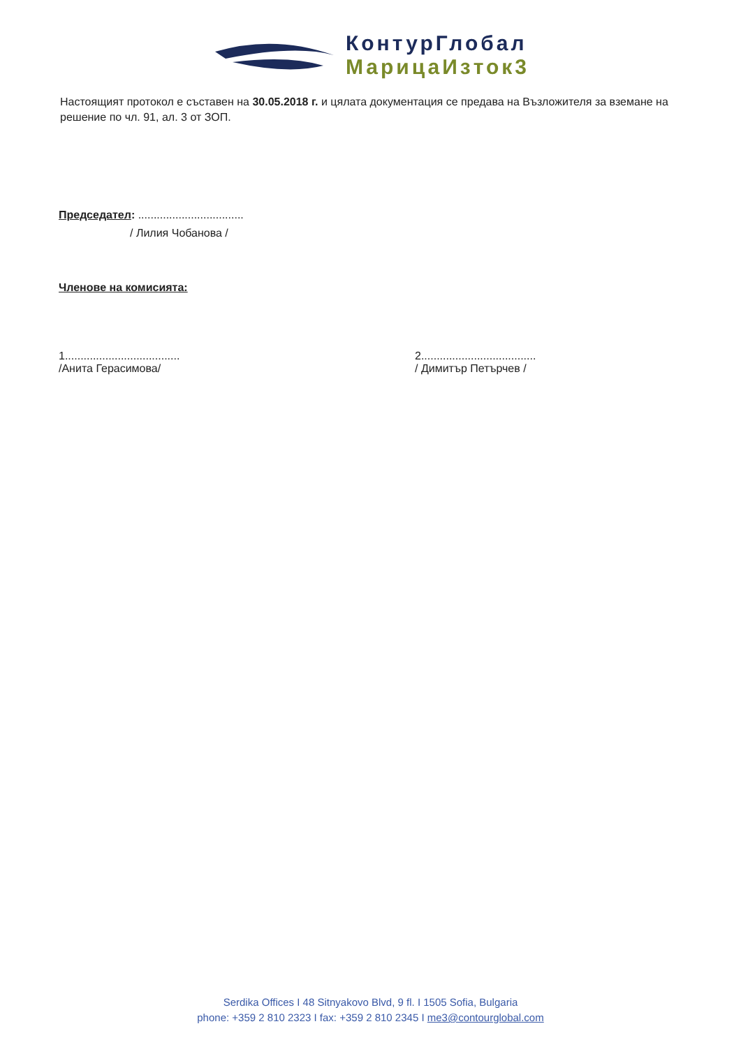КонтурГлобал
МарицаИзток3
Настоящият протокол е съставен на 30.05.2018 г. и цялата документация се предава на Възложителя за вземане на решение по чл. 91, ал. 3 от ЗОП.
Председател: ..................................
/ Лилия Чобанова /
Членове на комисията:
1.....................................
/Анита Герасимова/
2.....................................
/ Димитър Петърчев /
Serdika Offices I 48 Sitnyakovo Blvd, 9 fl. I 1505 Sofia, Bulgaria
phone: +359 2 810 2323 I fax: +359 2 810 2345 I me3@contourglobal.com